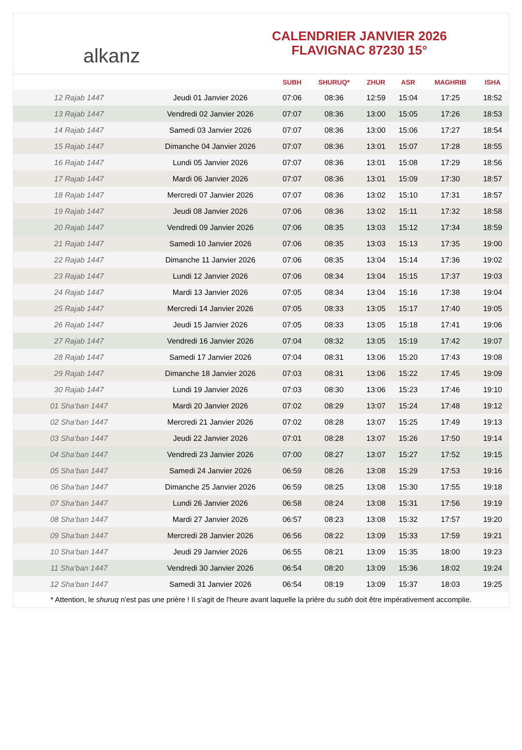alkanz
CALENDRIER JANVIER 2026
FLAVIGNAC 87230 15°
| | | SUBH | SHURUQ* | ZHUR | ASR | MAGHRIB | ISHA |
| --- | --- | --- | --- | --- | --- | --- | --- |
| 12 Rajab 1447 | Jeudi 01 Janvier 2026 | 07:06 | 08:36 | 12:59 | 15:04 | 17:25 | 18:52 |
| 13 Rajab 1447 | Vendredi 02 Janvier 2026 | 07:07 | 08:36 | 13:00 | 15:05 | 17:26 | 18:53 |
| 14 Rajab 1447 | Samedi 03 Janvier 2026 | 07:07 | 08:36 | 13:00 | 15:06 | 17:27 | 18:54 |
| 15 Rajab 1447 | Dimanche 04 Janvier 2026 | 07:07 | 08:36 | 13:01 | 15:07 | 17:28 | 18:55 |
| 16 Rajab 1447 | Lundi 05 Janvier 2026 | 07:07 | 08:36 | 13:01 | 15:08 | 17:29 | 18:56 |
| 17 Rajab 1447 | Mardi 06 Janvier 2026 | 07:07 | 08:36 | 13:01 | 15:09 | 17:30 | 18:57 |
| 18 Rajab 1447 | Mercredi 07 Janvier 2026 | 07:07 | 08:36 | 13:02 | 15:10 | 17:31 | 18:57 |
| 19 Rajab 1447 | Jeudi 08 Janvier 2026 | 07:06 | 08:36 | 13:02 | 15:11 | 17:32 | 18:58 |
| 20 Rajab 1447 | Vendredi 09 Janvier 2026 | 07:06 | 08:35 | 13:03 | 15:12 | 17:34 | 18:59 |
| 21 Rajab 1447 | Samedi 10 Janvier 2026 | 07:06 | 08:35 | 13:03 | 15:13 | 17:35 | 19:00 |
| 22 Rajab 1447 | Dimanche 11 Janvier 2026 | 07:06 | 08:35 | 13:04 | 15:14 | 17:36 | 19:02 |
| 23 Rajab 1447 | Lundi 12 Janvier 2026 | 07:06 | 08:34 | 13:04 | 15:15 | 17:37 | 19:03 |
| 24 Rajab 1447 | Mardi 13 Janvier 2026 | 07:05 | 08:34 | 13:04 | 15:16 | 17:38 | 19:04 |
| 25 Rajab 1447 | Mercredi 14 Janvier 2026 | 07:05 | 08:33 | 13:05 | 15:17 | 17:40 | 19:05 |
| 26 Rajab 1447 | Jeudi 15 Janvier 2026 | 07:05 | 08:33 | 13:05 | 15:18 | 17:41 | 19:06 |
| 27 Rajab 1447 | Vendredi 16 Janvier 2026 | 07:04 | 08:32 | 13:05 | 15:19 | 17:42 | 19:07 |
| 28 Rajab 1447 | Samedi 17 Janvier 2026 | 07:04 | 08:31 | 13:06 | 15:20 | 17:43 | 19:08 |
| 29 Rajab 1447 | Dimanche 18 Janvier 2026 | 07:03 | 08:31 | 13:06 | 15:22 | 17:45 | 19:09 |
| 30 Rajab 1447 | Lundi 19 Janvier 2026 | 07:03 | 08:30 | 13:06 | 15:23 | 17:46 | 19:10 |
| 01 Sha‘ban 1447 | Mardi 20 Janvier 2026 | 07:02 | 08:29 | 13:07 | 15:24 | 17:48 | 19:12 |
| 02 Sha‘ban 1447 | Mercredi 21 Janvier 2026 | 07:02 | 08:28 | 13:07 | 15:25 | 17:49 | 19:13 |
| 03 Sha‘ban 1447 | Jeudi 22 Janvier 2026 | 07:01 | 08:28 | 13:07 | 15:26 | 17:50 | 19:14 |
| 04 Sha‘ban 1447 | Vendredi 23 Janvier 2026 | 07:00 | 08:27 | 13:07 | 15:27 | 17:52 | 19:15 |
| 05 Sha‘ban 1447 | Samedi 24 Janvier 2026 | 06:59 | 08:26 | 13:08 | 15:29 | 17:53 | 19:16 |
| 06 Sha‘ban 1447 | Dimanche 25 Janvier 2026 | 06:59 | 08:25 | 13:08 | 15:30 | 17:55 | 19:18 |
| 07 Sha‘ban 1447 | Lundi 26 Janvier 2026 | 06:58 | 08:24 | 13:08 | 15:31 | 17:56 | 19:19 |
| 08 Sha‘ban 1447 | Mardi 27 Janvier 2026 | 06:57 | 08:23 | 13:08 | 15:32 | 17:57 | 19:20 |
| 09 Sha‘ban 1447 | Mercredi 28 Janvier 2026 | 06:56 | 08:22 | 13:09 | 15:33 | 17:59 | 19:21 |
| 10 Sha‘ban 1447 | Jeudi 29 Janvier 2026 | 06:55 | 08:21 | 13:09 | 15:35 | 18:00 | 19:23 |
| 11 Sha‘ban 1447 | Vendredi 30 Janvier 2026 | 06:54 | 08:20 | 13:09 | 15:36 | 18:02 | 19:24 |
| 12 Sha‘ban 1447 | Samedi 31 Janvier 2026 | 06:54 | 08:19 | 13:09 | 15:37 | 18:03 | 19:25 |
* Attention, le shuruq n'est pas une prière ! Il s'agit de l'heure avant laquelle la prière du subh doit être impérativement accomplie.